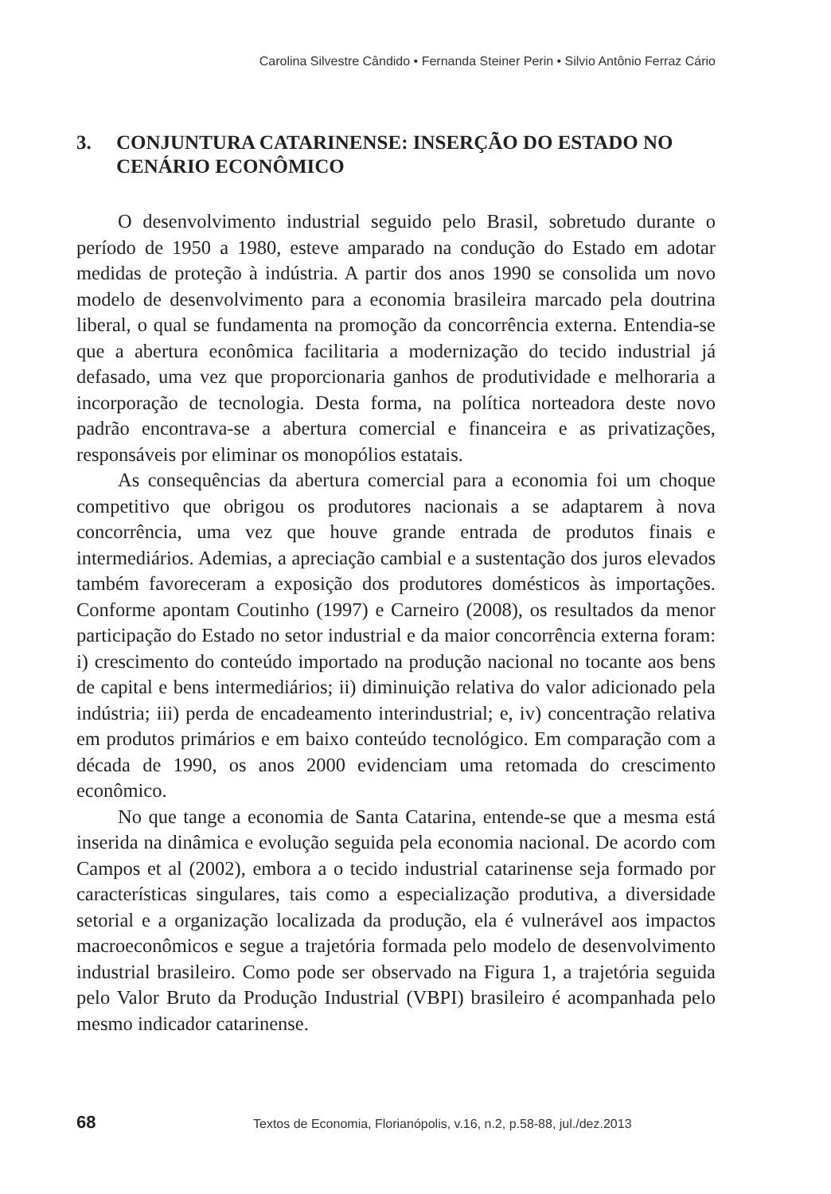Carolina Silvestre Cândido • Fernanda Steiner Perin • Silvio Antônio Ferraz Cário
3. CONJUNTURA CATARINENSE: INSERÇÃO DO ESTADO NO CENÁRIO ECONÔMICO
O desenvolvimento industrial seguido pelo Brasil, sobretudo durante o período de 1950 a 1980, esteve amparado na condução do Estado em adotar medidas de proteção à indústria. A partir dos anos 1990 se consolida um novo modelo de desenvolvimento para a economia brasileira marcado pela doutrina liberal, o qual se fundamenta na promoção da concorrência externa. Entendia-se que a abertura econômica facilitaria a modernização do tecido industrial já defasado, uma vez que proporcionaria ganhos de produtividade e melhoraria a incorporação de tecnologia. Desta forma, na política norteadora deste novo padrão encontrava-se a abertura comercial e financeira e as privatizações, responsáveis por eliminar os monopólios estatais.
As consequências da abertura comercial para a economia foi um choque competitivo que obrigou os produtores nacionais a se adaptarem à nova concorrência, uma vez que houve grande entrada de produtos finais e intermediários. Ademias, a apreciação cambial e a sustentação dos juros elevados também favoreceram a exposição dos produtores domésticos às importações. Conforme apontam Coutinho (1997) e Carneiro (2008), os resultados da menor participação do Estado no setor industrial e da maior concorrência externa foram: i) crescimento do conteúdo importado na produção nacional no tocante aos bens de capital e bens intermediários; ii) diminuição relativa do valor adicionado pela indústria; iii) perda de encadeamento interindustrial; e, iv) concentração relativa em produtos primários e em baixo conteúdo tecnológico. Em comparação com a década de 1990, os anos 2000 evidenciam uma retomada do crescimento econômico.
No que tange a economia de Santa Catarina, entende-se que a mesma está inserida na dinâmica e evolução seguida pela economia nacional. De acordo com Campos et al (2002), embora a o tecido industrial catarinense seja formado por características singulares, tais como a especialização produtiva, a diversidade setorial e a organização localizada da produção, ela é vulnerável aos impactos macroeconômicos e segue a trajetória formada pelo modelo de desenvolvimento industrial brasileiro. Como pode ser observado na Figura 1, a trajetória seguida pelo Valor Bruto da Produção Industrial (VBPI) brasileiro é acompanhada pelo mesmo indicador catarinense.
68 Textos de Economia, Florianópolis, v.16, n.2, p.58-88, jul./dez.2013